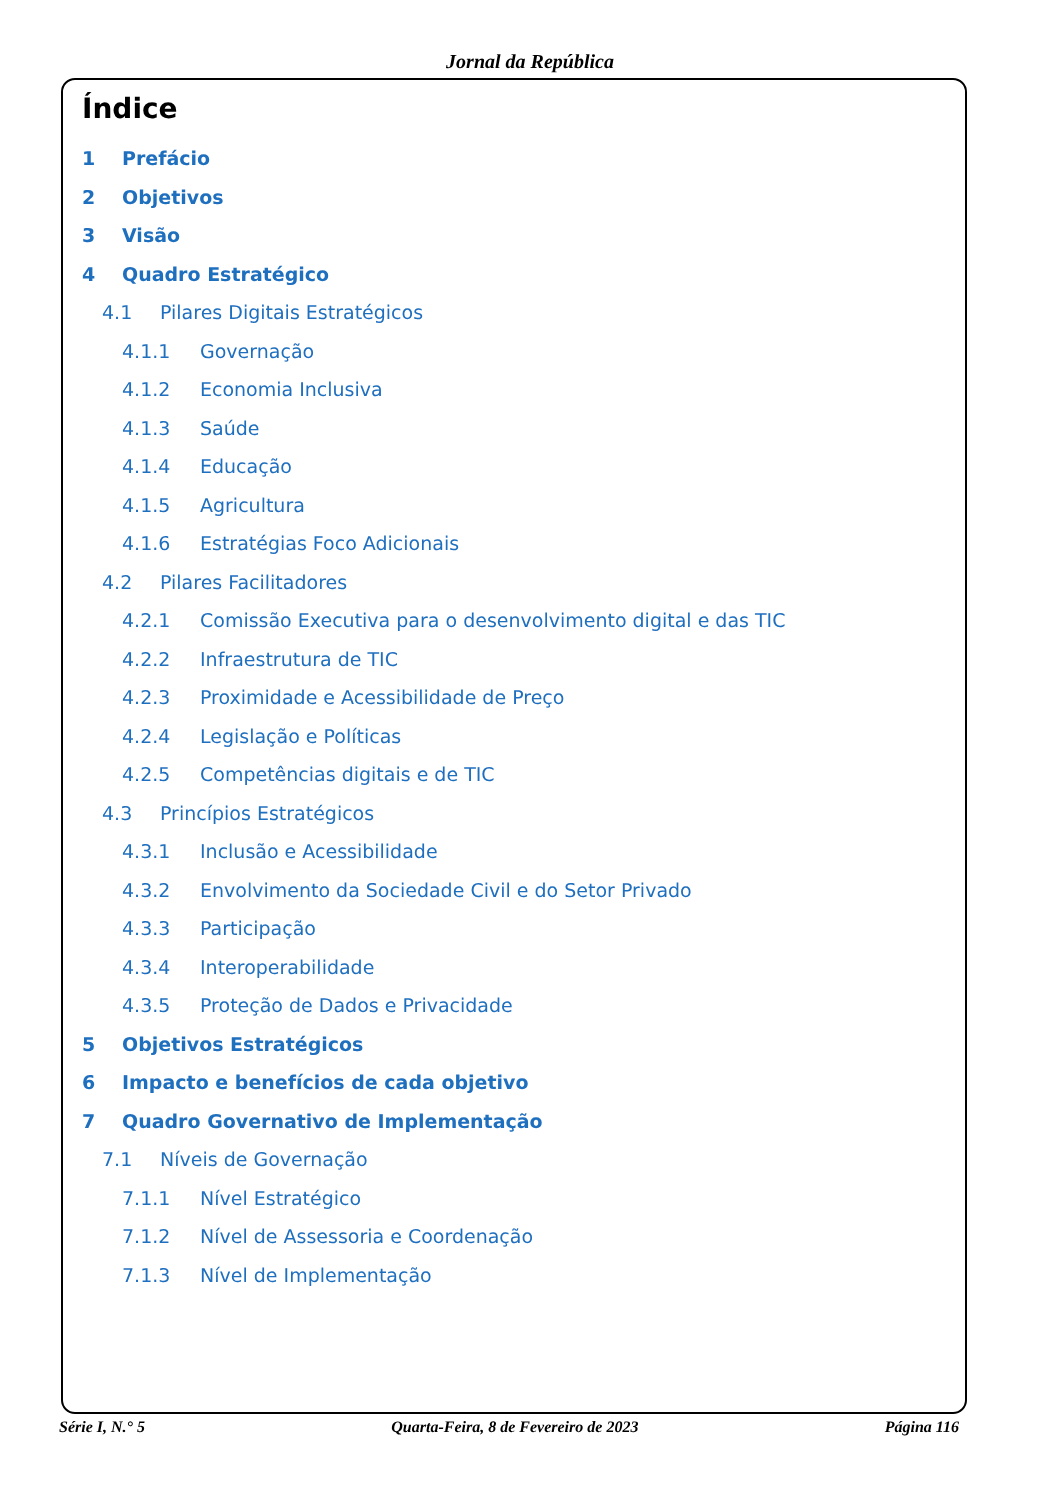Jornal da República
Índice
1 Prefácio
2 Objetivos
3 Visão
4 Quadro Estratégico
4.1 Pilares Digitais Estratégicos
4.1.1 Governação
4.1.2 Economia Inclusiva
4.1.3 Saúde
4.1.4 Educação
4.1.5 Agricultura
4.1.6 Estratégias Foco Adicionais
4.2 Pilares Facilitadores
4.2.1 Comissão Executiva para o desenvolvimento digital e das TIC
4.2.2 Infraestrutura de TIC
4.2.3 Proximidade e Acessibilidade de Preço
4.2.4 Legislação e Políticas
4.2.5 Competências digitais e de TIC
4.3 Princípios Estratégicos
4.3.1 Inclusão e Acessibilidade
4.3.2 Envolvimento da Sociedade Civil e do Setor Privado
4.3.3 Participação
4.3.4 Interoperabilidade
4.3.5 Proteção de Dados e Privacidade
5 Objetivos Estratégicos
6 Impacto e benefícios de cada objetivo
7 Quadro Governativo de Implementação
7.1 Níveis de Governação
7.1.1 Nível Estratégico
7.1.2 Nível de Assessoria e Coordenação
7.1.3 Nível de Implementação
Série I, N.° 5 Quarta-Feira, 8 de Fevereiro de 2023 Página 116